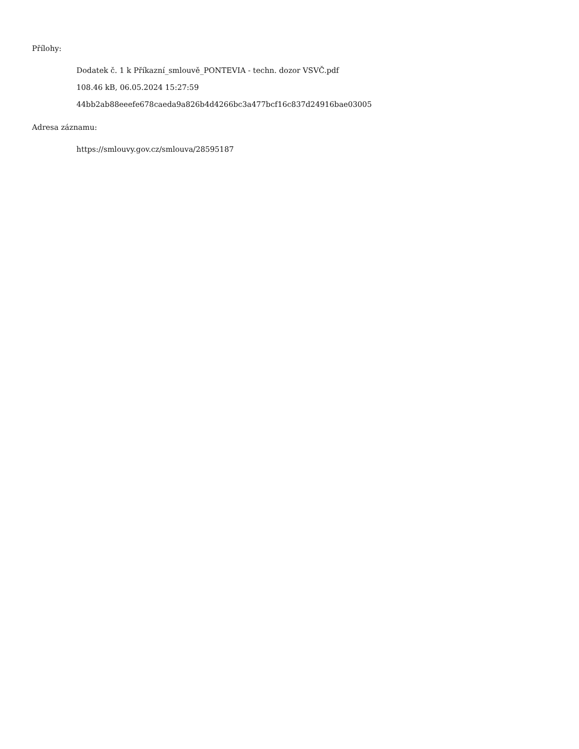Přílohy:
Dodatek č. 1 k Příkazní_smlouvě_PONTEVIA - techn. dozor VSVČ.pdf
108.46 kB, 06.05.2024 15:27:59
44bb2ab88eeefe678caeda9a826b4d4266bc3a477bcf16c837d24916bae03005
Adresa záznamu:
https://smlouvy.gov.cz/smlouva/28595187